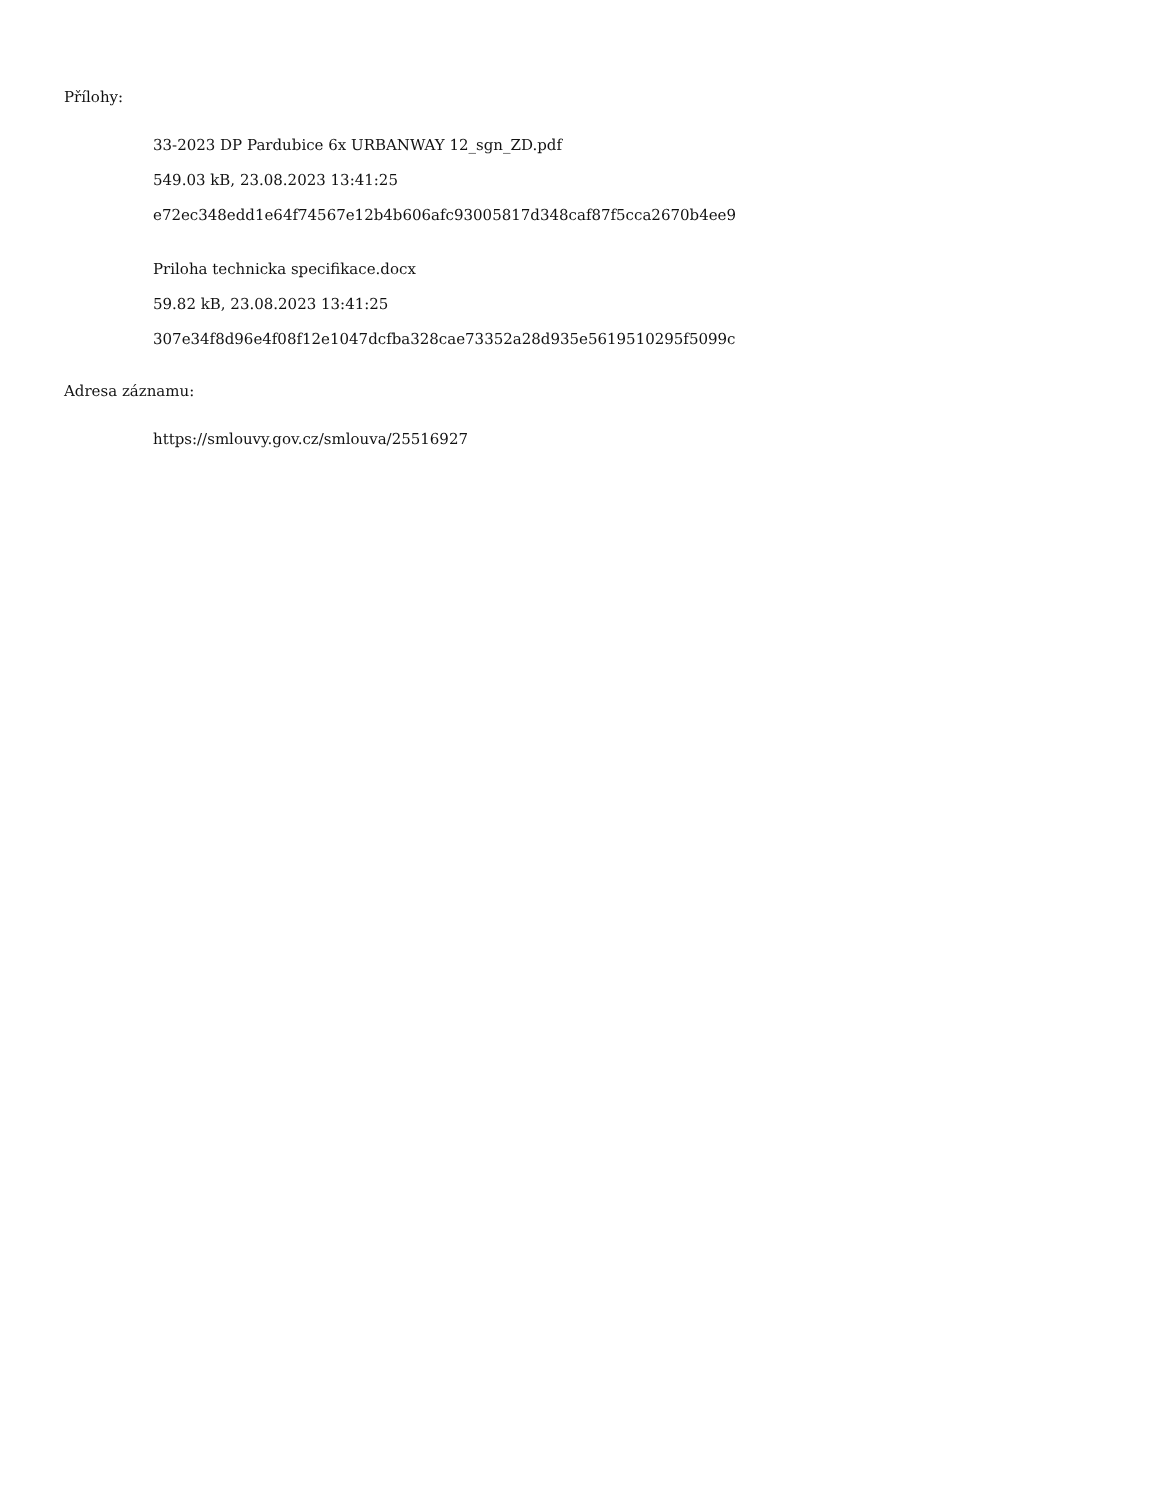Přílohy:
33-2023 DP Pardubice 6x URBANWAY 12_sgn_ZD.pdf
549.03 kB, 23.08.2023 13:41:25
e72ec348edd1e64f74567e12b4b606afc93005817d348caf87f5cca2670b4ee9
Priloha technicka specifikace.docx
59.82 kB, 23.08.2023 13:41:25
307e34f8d96e4f08f12e1047dcfba328cae73352a28d935e5619510295f5099c
Adresa záznamu:
https://smlouvy.gov.cz/smlouva/25516927